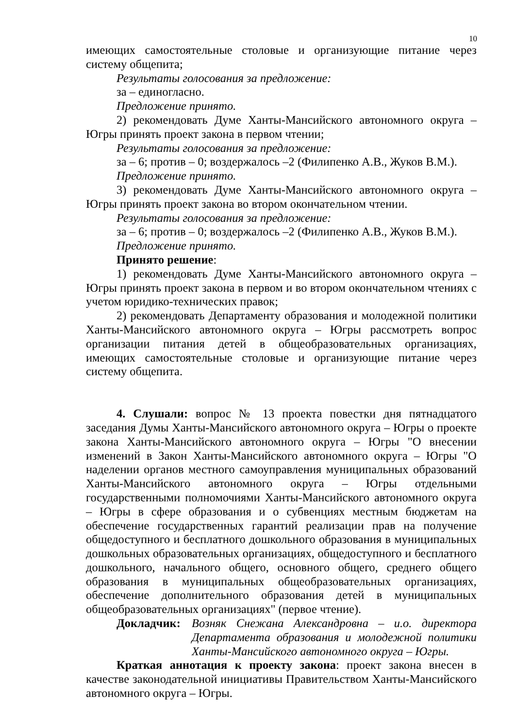10
имеющих самостоятельные столовые и организующие питание через систему общепита;
Результаты голосования за предложение:
за – единогласно.
Предложение принято.
2) рекомендовать Думе Ханты-Мансийского автономного округа – Югры принять проект закона в первом чтении;
Результаты голосования за предложение:
за – 6; против – 0; воздержалось –2 (Филипенко А.В., Жуков В.М.).
Предложение принято.
3) рекомендовать Думе Ханты-Мансийского автономного округа – Югры принять проект закона во втором окончательном чтении.
Результаты голосования за предложение:
за – 6; против – 0; воздержалось –2 (Филипенко А.В., Жуков В.М.).
Предложение принято.
Принято решение:
1) рекомендовать Думе Ханты-Мансийского автономного округа – Югры принять проект закона в первом и во втором окончательном чтениях с учетом юридико-технических правок;
2) рекомендовать Департаменту образования и молодежной политики Ханты-Мансийского автономного округа – Югры рассмотреть вопрос организации питания детей в общеобразовательных организациях, имеющих самостоятельные столовые и организующие питание через систему общепита.
4. Слушали: вопрос № 13 проекта повестки дня пятнадцатого заседания Думы Ханты-Мансийского автономного округа – Югры о проекте закона Ханты-Мансийского автономного округа – Югры "О внесении изменений в Закон Ханты-Мансийского автономного округа – Югры "О наделении органов местного самоуправления муниципальных образований Ханты-Мансийского автономного округа – Югры отдельными государственными полномочиями Ханты-Мансийского автономного округа – Югры в сфере образования и о субвенциях местным бюджетам на обеспечение государственных гарантий реализации прав на получение общедоступного и бесплатного дошкольного образования в муниципальных дошкольных образовательных организациях, общедоступного и бесплатного дошкольного, начального общего, основного общего, среднего общего образования в муниципальных общеобразовательных организациях, обеспечение дополнительного образования детей в муниципальных общеобразовательных организациях" (первое чтение).
Докладчик: Возняк Снежана Александровна – и.о. директора Департамента образования и молодежной политики Ханты-Мансийского автономного округа – Югры.
Краткая аннотация к проекту закона: проект закона внесен в качестве законодательной инициативы Правительством Ханты-Мансийского автономного округа – Югры.